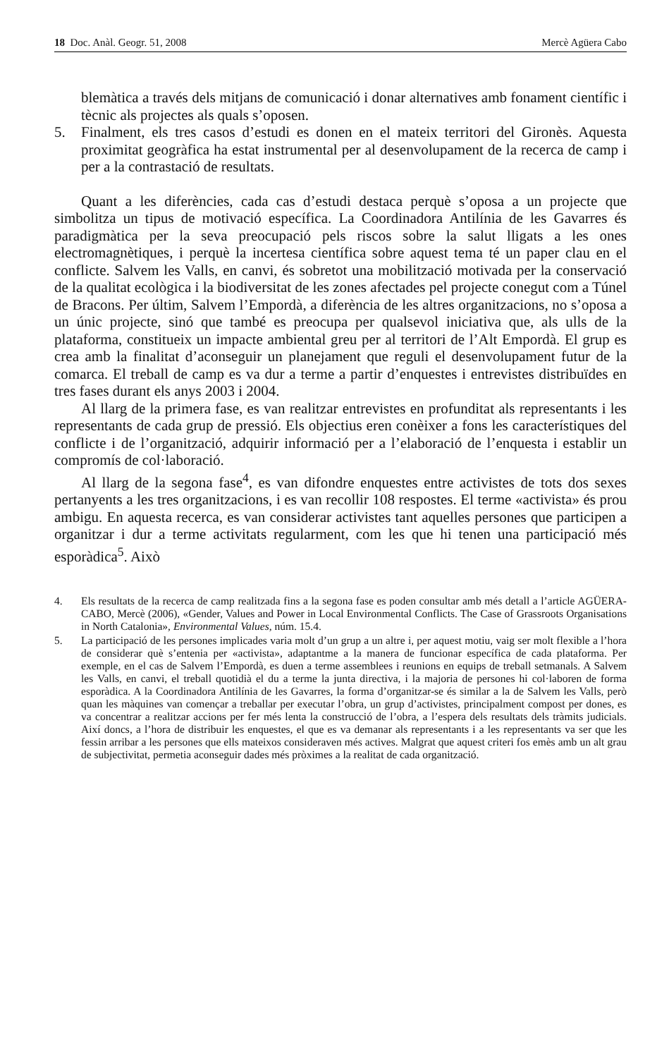18 Doc. Anàl. Geogr. 51, 2008 Mercè Agüera Cabo
blemàtica a través dels mitjans de comunicació i donar alternatives amb fonament científic i tècnic als projectes als quals s’oposen.
5. Finalment, els tres casos d’estudi es donen en el mateix territori del Gironès. Aquesta proximitat geogràfica ha estat instrumental per al desenvolupament de la recerca de camp i per a la contrastació de resultats.
Quant a les diferències, cada cas d’estudi destaca perquè s’oposa a un projecte que simbolitza un tipus de motivació específica. La Coordinadora Antilínia de les Gavarres és paradigmàtica per la seva preocupació pels riscos sobre la salut lligats a les ones electromagnètiques, i perquè la incertesa científica sobre aquest tema té un paper clau en el conflicte. Salvem les Valls, en canvi, és sobretot una mobilització motivada per la conservació de la qualitat ecològica i la biodiversitat de les zones afectades pel projecte conegut com a Túnel de Bracons. Per últim, Salvem l’Empordà, a diferència de les altres organitzacions, no s’oposa a un únic projecte, sinó que també es preocupa per qualsevol iniciativa que, als ulls de la plataforma, constitueix un impacte ambiental greu per al territori de l’Alt Empordà. El grup es crea amb la finalitat d’aconseguir un planejament que reguli el desenvolupament futur de la comarca. El treball de camp es va dur a terme a partir d’enquestes i entrevistes distribuïdes en tres fases durant els anys 2003 i 2004.
Al llarg de la primera fase, es van realitzar entrevistes en profunditat als representants i les representants de cada grup de pressió. Els objectius eren conèixer a fons les característiques del conflicte i de l’organització, adquirir informació per a l’elaboració de l’enquesta i establir un compromís de col·laboració.
Al llarg de la segona fase<sup>4</sup>, es van difondre enquestes entre activistes de tots dos sexes pertanyents a les tres organitzacions, i es van recollir 108 respostes. El terme «activista» és prou ambigu. En aquesta recerca, es van considerar activistes tant aquelles persones que participen a organitzar i dur a terme activitats regularment, com les que hi tenen una participació més esporàdica<sup>5</sup>. Això
4. Els resultats de la recerca de camp realitzada fins a la segona fase es poden consultar amb més detall a l’article AGÜERA-CABO, Mercè (2006), «Gender, Values and Power in Local Environmental Conflicts. The Case of Grassroots Organisations in North Catalonia», Environmental Values, núm. 15.4.
5. La participació de les persones implicades varia molt d’un grup a un altre i, per aquest motiu, vaig ser molt flexible a l’hora de considerar què s’entenia per «activista», adaptantme a la manera de funcionar específica de cada plataforma. Per exemple, en el cas de Salvem l’Empordà, es duen a terme assemblees i reunions en equips de treball setmanals. A Salvem les Valls, en canvi, el treball quotidià el du a terme la junta directiva, i la majoria de persones hi col·laboren de forma esporàdica. A la Coordinadora Antilínia de les Gavarres, la forma d’organitzar-se és similar a la de Salvem les Valls, però quan les màquines van començar a treballar per executar l’obra, un grup d’activistes, principalment compost per dones, es va concentrar a realitzar accions per fer més lenta la construcció de l’obra, a l’espera dels resultats dels tràmits judicials. Així doncs, a l’hora de distribuir les enquestes, el que es va demanar als representants i a les representants va ser que les fessin arribar a les persones que ells mateixos consideraven més actives. Malgrat que aquest criteri fos emès amb un alt grau de subjectivitat, permetia aconseguir dades més pròximes a la realitat de cada organització.